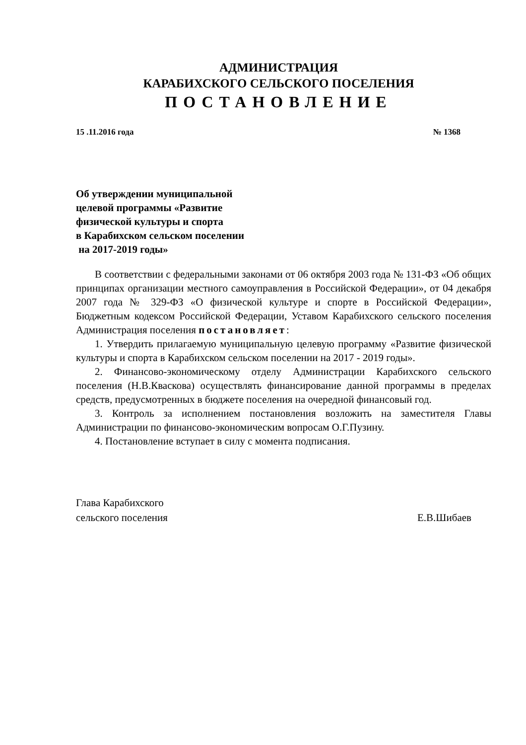АДМИНИСТРАЦИЯ
КАРАБИХСКОГО СЕЛЬСКОГО ПОСЕЛЕНИЯ
ПОСТАНОВЛЕНИЕ
15 .11.2016 года № 1368
Об утверждении муниципальной
целевой программы «Развитие
физической культуры и спорта
в Карабихском сельском поселении
на 2017-2019 годы»
В соответствии с федеральными законами от 06 октября 2003 года № 131-ФЗ «Об общих принципах организации местного самоуправления в Российской Федерации», от 04 декабря 2007 года № 329-ФЗ «О физической культуре и спорте в Российской Федерации», Бюджетным кодексом Российской Федерации, Уставом Карабихского сельского поселения Администрация поселения постановляет:
1. Утвердить прилагаемую муниципальную целевую программу «Развитие физической культуры и спорта в Карабихском сельском поселении на 2017 - 2019 годы».
2. Финансово-экономическому отделу Администрации Карабихского сельского поселения (Н.В.Кваскова) осуществлять финансирование данной программы в пределах средств, предусмотренных в бюджете поселения на очередной финансовый год.
3. Контроль за исполнением постановления возложить на заместителя Главы Администрации по финансово-экономическим вопросам О.Г.Пузину.
4. Постановление вступает в силу с момента подписания.
Глава Карабихского
сельского поселения Е.В.Шибаев